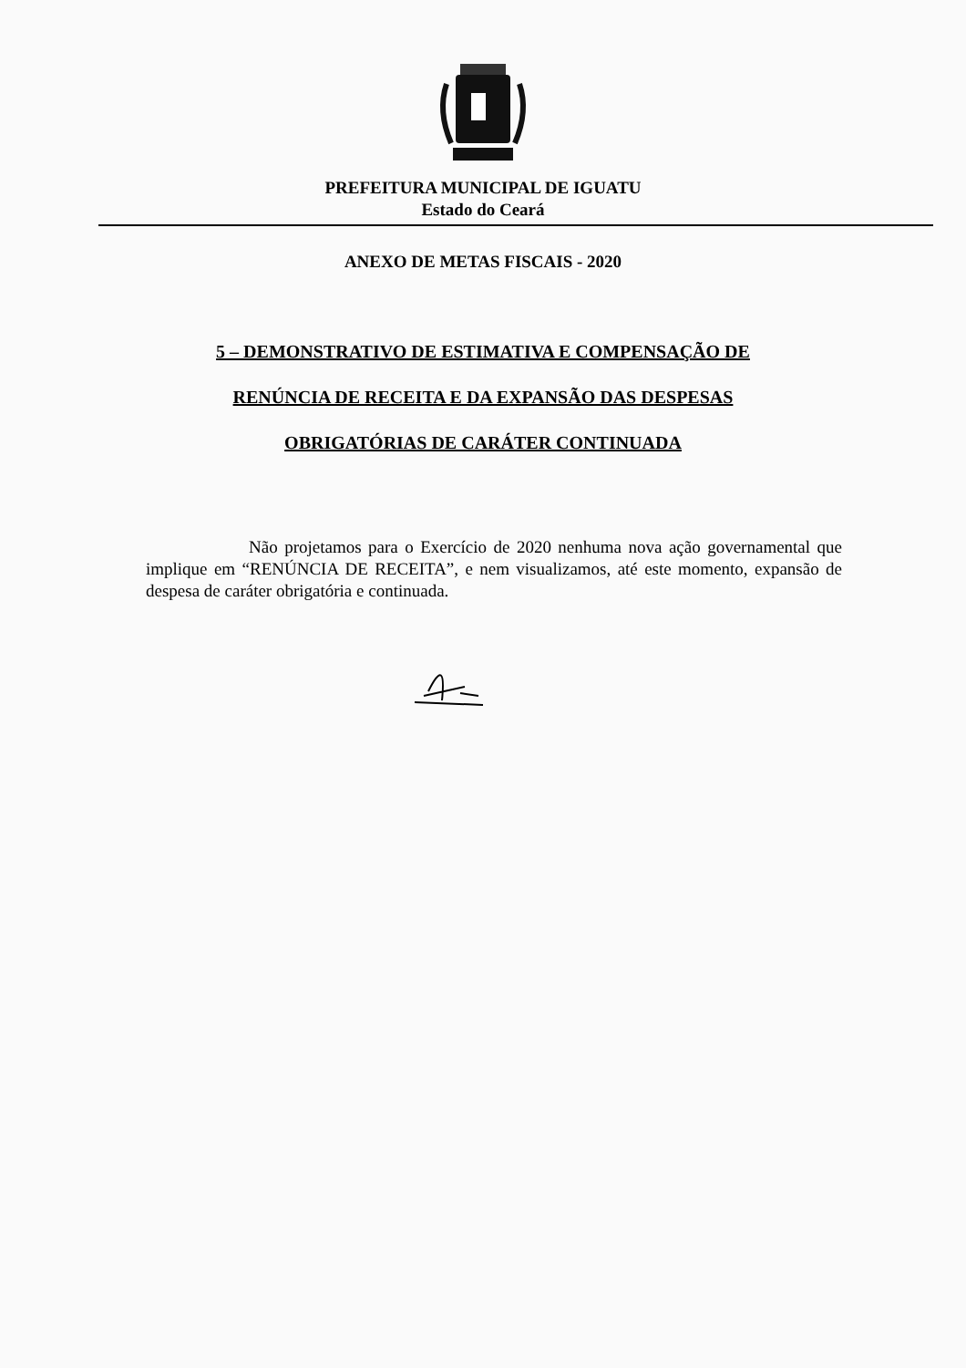PREFEITURA MUNICIPAL DE IGUATU
Estado do Ceará
ANEXO DE METAS FISCAIS - 2020
5 – DEMONSTRATIVO DE ESTIMATIVA E COMPENSAÇÃO DE
RENÚNCIA DE RECEITA E DA EXPANSÃO DAS DESPESAS
OBRIGATÓRIAS DE CARÁTER CONTINUADA
Não projetamos para o Exercício de 2020 nenhuma nova ação governamental que implique em “RENÚNCIA DE RECEITA”, e nem visualizamos, até este momento, expansão de despesa de caráter obrigatória e continuada.